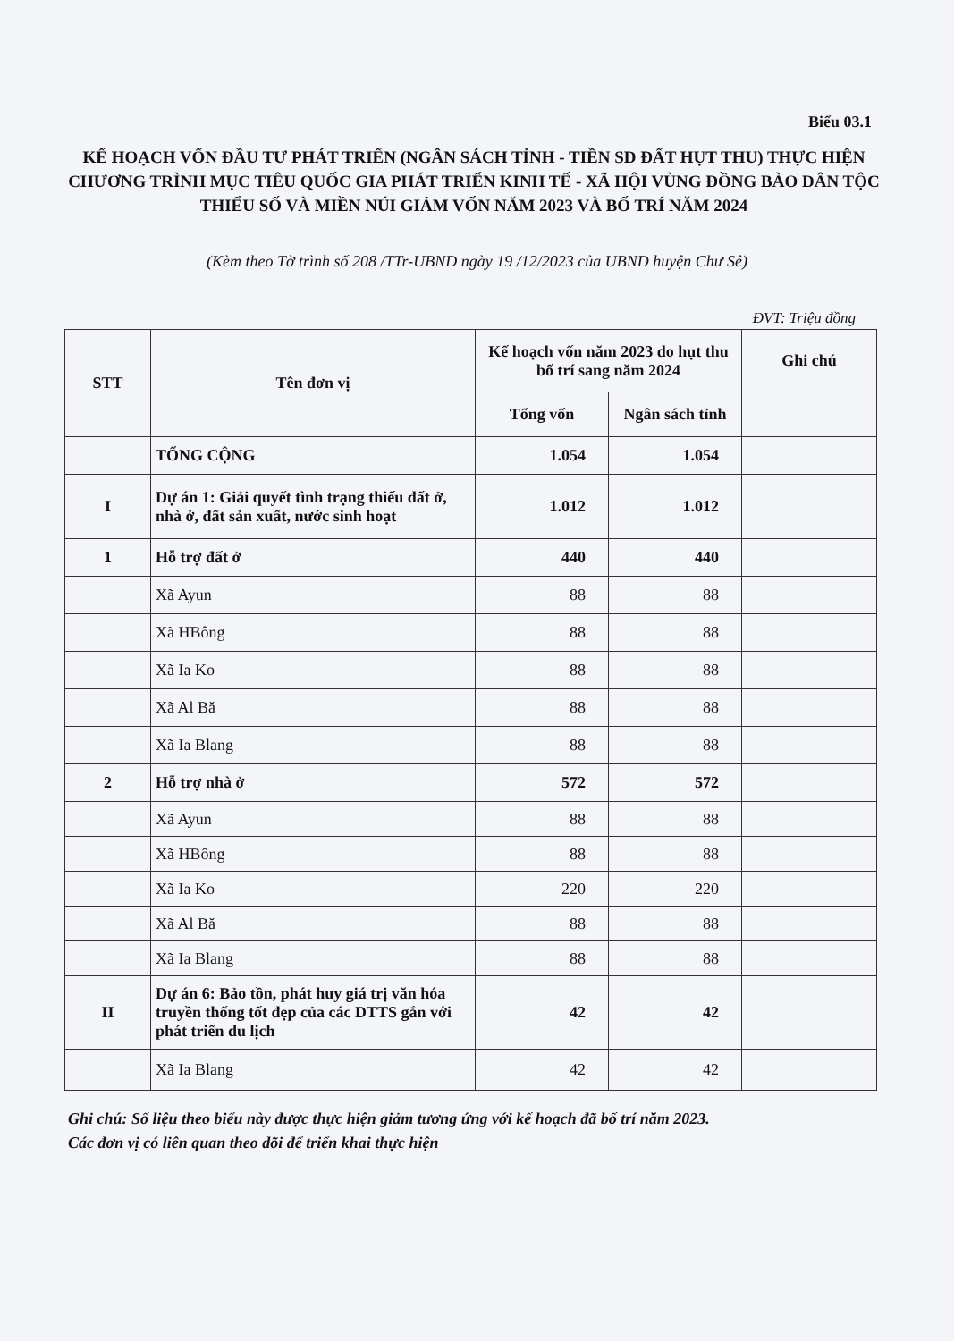Biểu 03.1
KẾ HOẠCH VỐN ĐẦU TƯ PHÁT TRIỂN (NGÂN SÁCH TỈNH - TIỀN SD ĐẤT HỤT THU) THỰC HIỆN CHƯƠNG TRÌNH MỤC TIÊU QUỐC GIA PHÁT TRIỂN KINH TẾ - XÃ HỘI VÙNG ĐỒNG BÀO DÂN TỘC THIỂU SỐ VÀ MIỀN NÚI GIẢM VỐN NĂM 2023 VÀ BỐ TRÍ NĂM 2024
(Kèm theo Tờ trình số 208 /TTr-UBND ngày 19 /12/2023 của UBND huyện Chư Sê)
ĐVT: Triệu đồng
| STT | Tên đơn vị | Kế hoạch vốn năm 2023 do hụt thu bố trí sang năm 2024 | | Ghi chú |
| --- | --- | --- | --- | --- |
| | | Tổng vốn | Ngân sách tỉnh | |
| | TỔNG CỘNG | 1.054 | 1.054 | |
| I | Dự án 1: Giải quyết tình trạng thiếu đất ở, nhà ở, đất sản xuất, nước sinh hoạt | 1.012 | 1.012 | |
| 1 | Hỗ trợ đất ở | 440 | 440 | |
| | Xã Ayun | 88 | 88 | |
| | Xã HBông | 88 | 88 | |
| | Xã Ia Ko | 88 | 88 | |
| | Xã Al Bă | 88 | 88 | |
| | Xã Ia Blang | 88 | 88 | |
| 2 | Hỗ trợ nhà ở | 572 | 572 | |
| | Xã Ayun | 88 | 88 | |
| | Xã HBông | 88 | 88 | |
| | Xã Ia Ko | 220 | 220 | |
| | Xã Al Bă | 88 | 88 | |
| | Xã Ia Blang | 88 | 88 | |
| II | Dự án 6: Bảo tồn, phát huy giá trị văn hóa truyền thống tốt đẹp của các DTTS gắn với phát triển du lịch | 42 | 42 | |
| | Xã Ia Blang | 42 | 42 | |
Ghi chú: Số liệu theo biểu này được thực hiện giảm tương ứng với kế hoạch đã bố trí năm 2023.
Các đơn vị có liên quan theo dõi để triển khai thực hiện